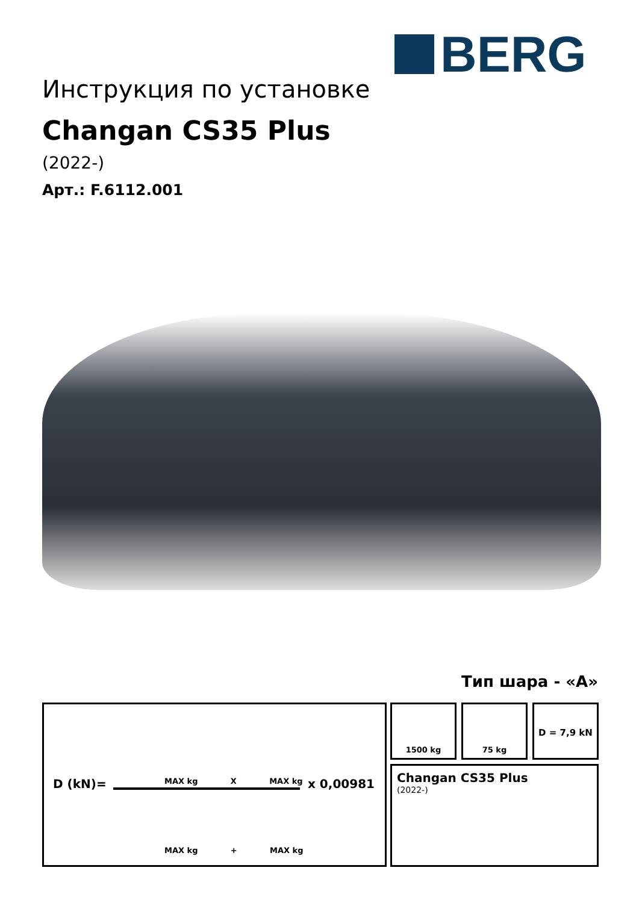BERG
Инструкция по установке
Changan CS35 Plus
(2022-)
Арт.: F.6112.001
Тип шара - «A»
D (kN)=
MAX kg X MAX kg
x 0,00981
MAX kg + MAX kg
1500 kg 75 kg D = 7,9 kN
Changan CS35 Plus
(2022-)